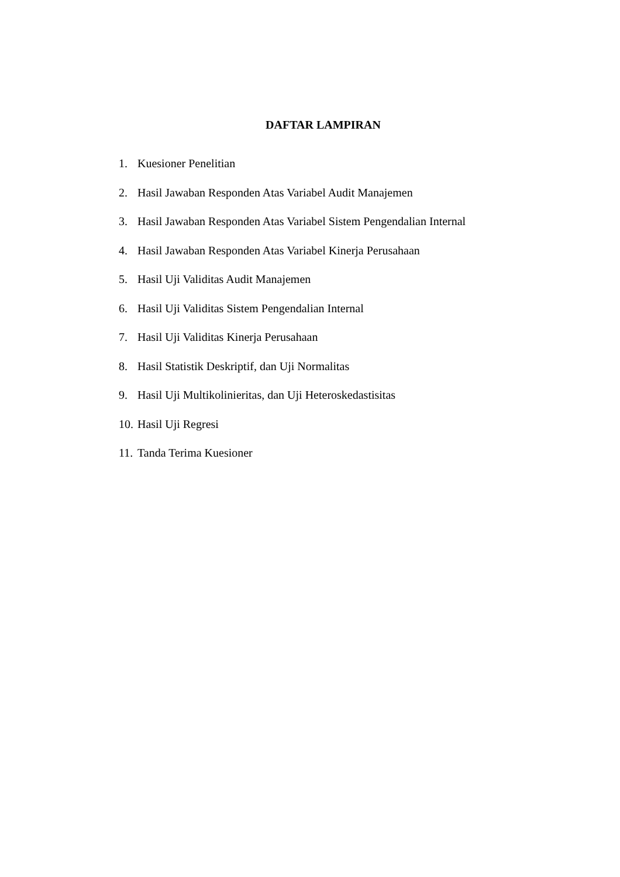DAFTAR LAMPIRAN
1. Kuesioner Penelitian
2. Hasil Jawaban Responden Atas Variabel Audit Manajemen
3. Hasil Jawaban Responden Atas Variabel Sistem Pengendalian Internal
4. Hasil Jawaban Responden Atas Variabel Kinerja Perusahaan
5. Hasil Uji Validitas Audit Manajemen
6. Hasil Uji Validitas Sistem Pengendalian Internal
7. Hasil Uji Validitas Kinerja Perusahaan
8. Hasil Statistik Deskriptif, dan Uji Normalitas
9. Hasil Uji Multikolinieritas, dan Uji Heteroskedastisitas
10. Hasil Uji Regresi
11. Tanda Terima Kuesioner